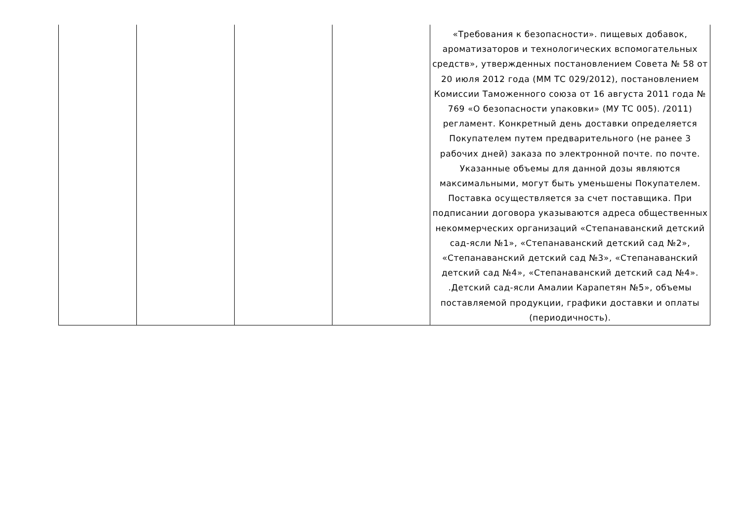| | | | | «Требования к безопасности». пищевых добавок, ароматизаторов и технологических вспомогательных средств», утвержденных постановлением Совета № 58 от 20 июля 2012 года (ММ ТС 029/2012), постановлением Комиссии Таможенного союза от 16 августа 2011 года № 769 «О безопасности упаковки» (МУ ТС 005). /2011) регламент. Конкретный день доставки определяется Покупателем путем предварительного (не ранее 3 рабочих дней) заказа по электронной почте. по почте. Указанные объемы для данной дозы являются максимальными, могут быть уменьшены Покупателем. Поставка осуществляется за счет поставщика. При подписании договора указываются адреса общественных некоммерческих организаций «Степанаванский детский сад-ясли №1», «Степанаванский детский сад №2», «Степанаванский детский сад №3», «Степанаванский детский сад №4», «Степанаванский детский сад №4». .Детский сад-ясли Амалии Карапетян №5», объемы поставляемой продукции, графики доставки и оплаты (периодичность). |